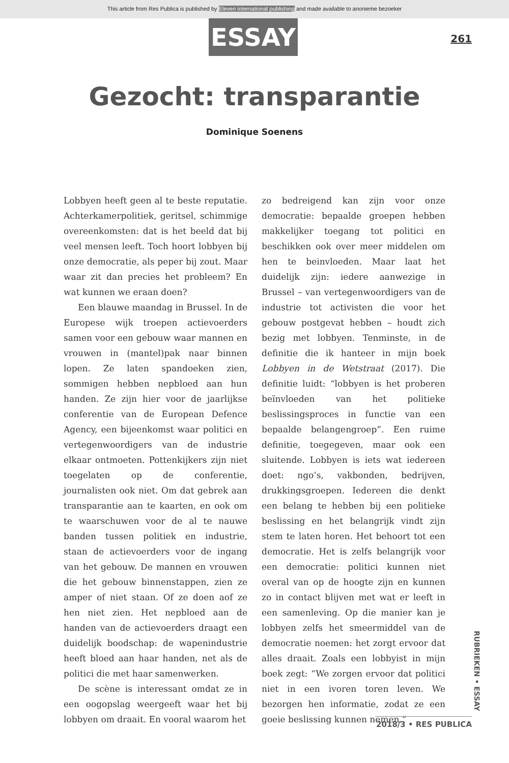This article from Res Publica is published by Eleven international publishing and made available to anonieme bezoeker
ESSAY 261
Gezocht: transparantie
Dominique Soenens
Lobbyen heeft geen al te beste reputatie. Achterkamerpolitiek, geritsel, schimmige overeenkomsten: dat is het beeld dat bij veel mensen leeft. Toch hoort lobbyen bij onze democratie, als peper bij zout. Maar waar zit dan precies het probleem? En wat kunnen we eraan doen?
Een blauwe maandag in Brussel. In de Europese wijk troepen actievoerders samen voor een gebouw waar mannen en vrouwen in (mantel)pak naar binnen lopen. Ze laten spandoeken zien, sommigen hebben nepbloed aan hun handen. Ze zijn hier voor de jaarlijkse conferentie van de European Defence Agency, een bijeenkomst waar politici en vertegenwoordigers van de industrie elkaar ontmoeten. Pottenkijkers zijn niet toegelaten op de conferentie, journalisten ook niet. Om dat gebrek aan transparantie aan te kaarten, en ook om te waarschuwen voor de al te nauwe banden tussen politiek en industrie, staan de actievoerders voor de ingang van het gebouw. De mannen en vrouwen die het gebouw binnenstappen, zien ze amper of niet staan. Of ze doen aof ze hen niet zien. Het nepbloed aan de handen van de actievoerders draagt een duidelijk boodschap: de wapenindustrie heeft bloed aan haar handen, net als de politici die met haar samenwerken.
De scène is interessant omdat ze in een oogopslag weergeeft waar het bij lobbyen om draait. En vooral waarom het
zo bedreigend kan zijn voor onze democratie: bepaalde groepen hebben makkelijker toegang tot politici en beschikken ook over meer middelen om hen te beinvloeden. Maar laat het duidelijk zijn: iedere aanwezige in Brussel – van vertegenwoordigers van de industrie tot activisten die voor het gebouw postgevat hebben – houdt zich bezig met lobbyen. Tenminste, in de definitie die ik hanteer in mijn boek Lobbyen in de Wetstraat (2017). Die definitie luidt: “lobbyen is het proberen beïnvloeden van het politieke beslissingsproces in functie van een bepaalde belangengroep”. Een ruime definitie, toegegeven, maar ook een sluitende. Lobbyen is iets wat iedereen doet: ngo’s, vakbonden, bedrijven, drukkingsgroepen. Iedereen die denkt een belang te hebben bij een politieke beslissing en het belangrijk vindt zijn stem te laten horen. Het behoort tot een democratie. Het is zelfs belangrijk voor een democratie: politici kunnen niet overal van op de hoogte zijn en kunnen zo in contact blijven met wat er leeft in een samenleving. Op die manier kan je lobbyen zelfs het smeermiddel van de democratie noemen: het zorgt ervoor dat alles draait. Zoals een lobbyist in mijn boek zegt: “We zorgen ervoor dat politici niet in een ivoren toren leven. We bezorgen hen informatie, zodat ze een goeie beslissing kunnen nemen.”
RUBRIEKEN • ESSAY
2018/3 • RES PUBLICA